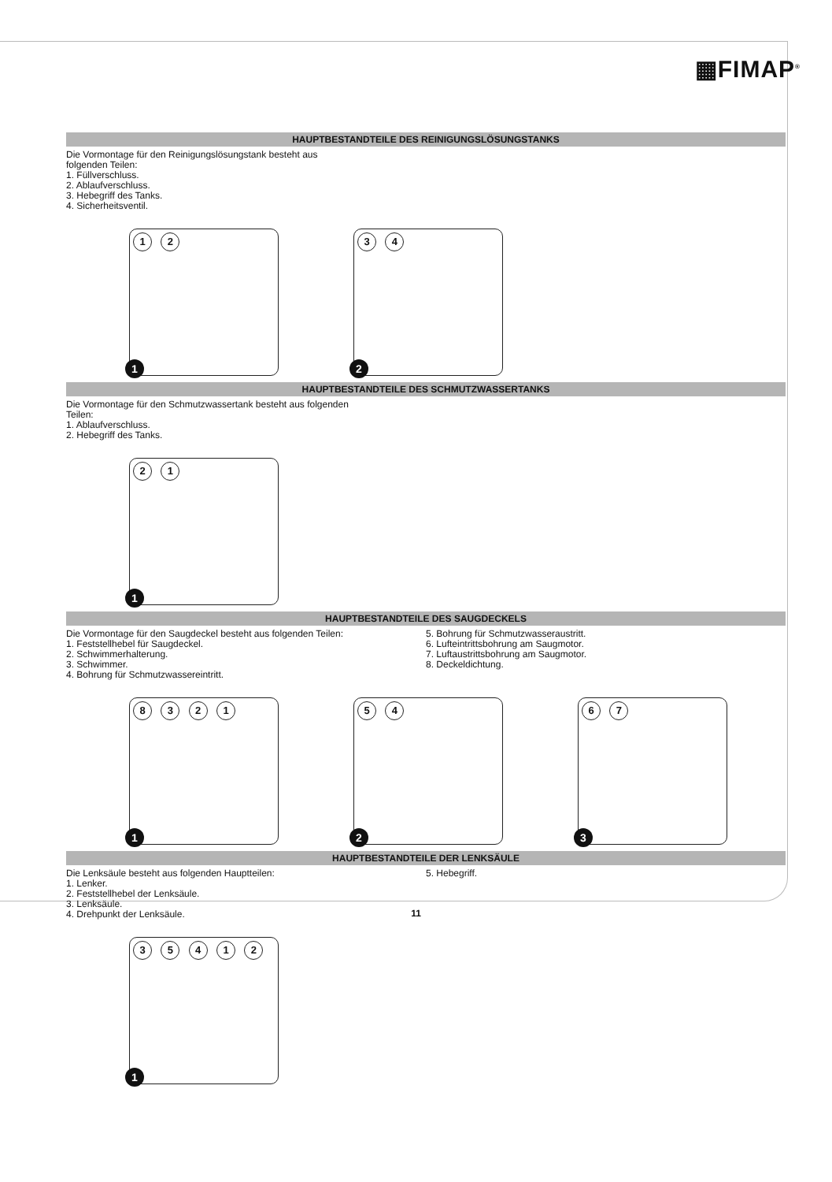▦FIMAP<sup>®</sup>
HAUPTBESTANDTEILE DES REINIGUNGSLÖSUNGSTANKS
Die Vormontage für den Reinigungslösungstank besteht aus
folgenden Teilen:
1. Füllverschluss.
2. Ablaufverschluss.
3. Hebegriff des Tanks.
4. Sicherheitsventil.
1 2
1
3 4
2
HAUPTBESTANDTEILE DES SCHMUTZWASSERTANKS
Die Vormontage für den Schmutzwassertank besteht aus folgenden
Teilen:
1. Ablaufverschluss.
2. Hebegriff des Tanks.
2 1
1
HAUPTBESTANDTEILE DES SAUGDECKELS
Die Vormontage für den Saugdeckel besteht aus folgenden Teilen:
1. Feststellhebel für Saugdeckel.
2. Schwimmerhalterung.
3. Schwimmer.
4. Bohrung für Schmutzwassereintritt.
5. Bohrung für Schmutzwasseraustritt.
6. Lufteintrittsbohrung am Saugmotor.
7. Luftaustrittsbohrung am Saugmotor.
8. Deckeldichtung.
8 3 2 1
1
5 4
2
6 7
3
HAUPTBESTANDTEILE DER LENKSÄULE
Die Lenksäule besteht aus folgenden Hauptteilen:
1. Lenker.
2. Feststellhebel der Lenksäule.
3. Lenksäule.
4. Drehpunkt der Lenksäule.
5. Hebegriff.
3 5 4 1 2
1
11